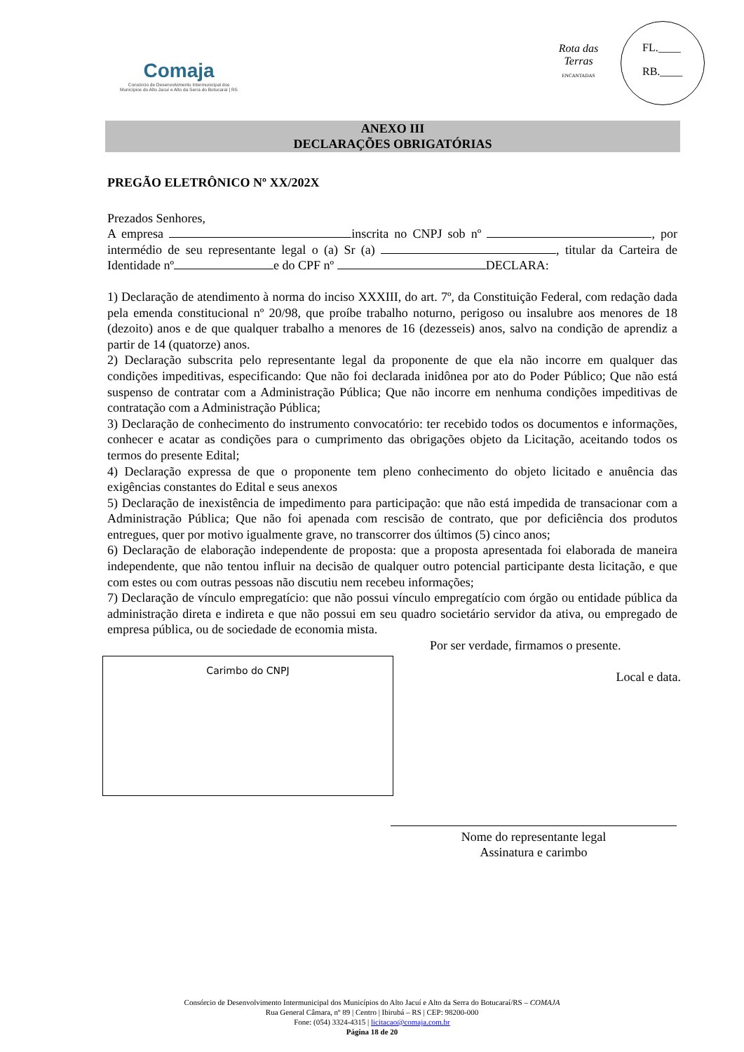Comaja
Consórcio de Desenvolvimento Intermunicipal dos
Municípios do Alto Jacuí e Alto da Serra do Botucaraí | RS
Rota das Terras
ENCANTADAS
FL.____
RB.____
ANEXO III
DECLARAÇÕES OBRIGATÓRIAS
PREGÃO ELETRÔNICO Nº XX/202X
Prezados Senhores,
A empresa inscrita no CNPJ sob nº , por intermédio de seu representante legal o (a) Sr (a) , titular da Carteira de Identidade nº e do CPF nº DECLARA:
1) Declaração de atendimento à norma do inciso XXXIII, do art. 7º, da Constituição Federal, com redação dada pela emenda constitucional nº 20/98, que proíbe trabalho noturno, perigoso ou insalubre aos menores de 18 (dezoito) anos e de que qualquer trabalho a menores de 16 (dezesseis) anos, salvo na condição de aprendiz a partir de 14 (quatorze) anos.
2) Declaração subscrita pelo representante legal da proponente de que ela não incorre em qualquer das condições impeditivas, especificando: Que não foi declarada inidônea por ato do Poder Público; Que não está suspenso de contratar com a Administração Pública; Que não incorre em nenhuma condições impeditivas de contratação com a Administração Pública;
3) Declaração de conhecimento do instrumento convocatório: ter recebido todos os documentos e informações, conhecer e acatar as condições para o cumprimento das obrigações objeto da Licitação, aceitando todos os termos do presente Edital;
4) Declaração expressa de que o proponente tem pleno conhecimento do objeto licitado e anuência das exigências constantes do Edital e seus anexos
5) Declaração de inexistência de impedimento para participação: que não está impedida de transacionar com a Administração Pública; Que não foi apenada com rescisão de contrato, que por deficiência dos produtos entregues, quer por motivo igualmente grave, no transcorrer dos últimos (5) cinco anos;
6) Declaração de elaboração independente de proposta: que a proposta apresentada foi elaborada de maneira independente, que não tentou influir na decisão de qualquer outro potencial participante desta licitação, e que com estes ou com outras pessoas não discutiu nem recebeu informações;
7) Declaração de vínculo empregatício: que não possui vínculo empregatício com órgão ou entidade pública da administração direta e indireta e que não possui em seu quadro societário servidor da ativa, ou empregado de empresa pública, ou de sociedade de economia mista.
Por ser verdade, firmamos o presente.
Local e data.
Carimbo do CNPJ
Nome do representante legal
Assinatura e carimbo
Consórcio de Desenvolvimento Intermunicipal dos Municípios do Alto Jacuí e Alto da Serra do Botucaraí/RS – COMAJA
Rua General Câmara, nº 89 | Centro | Ibirubá – RS | CEP: 98200-000
Fone: (054) 3324-4315 | licitacao@comaja.com.br
Página 18 de 20